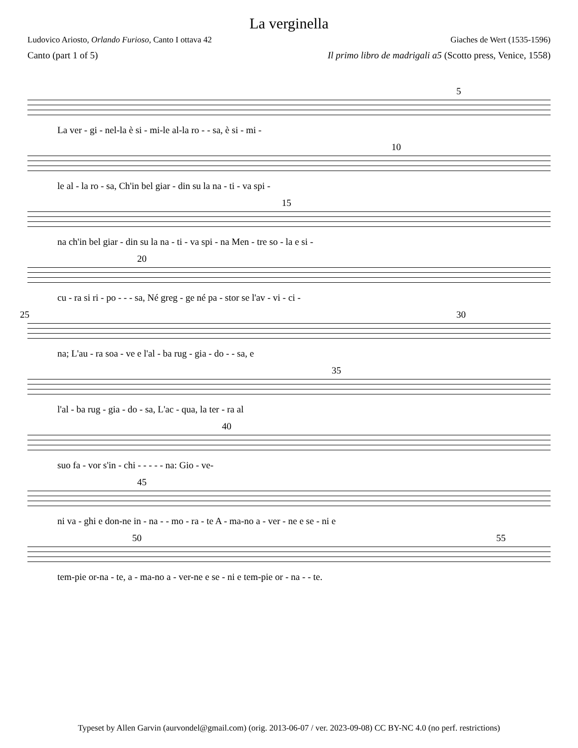La verginella
Ludovico Ariosto, Orlando Furioso, Canto I ottava 42 Giaches de Wert (1535-1596)
Canto (part 1 of 5) Il primo libro de madrigali a5 (Scotto press, Venice, 1558)
5
La ver - gi - nel-la è si - mi-le al-la ro - - sa, è si - mi -
10
le al - la ro - sa, Ch'in bel giar - din su la na - ti - va spi -
15
na ch'in bel giar - din su la na - ti - va spi - na Men - tre so - la e si -
20
cu - ra si ri - po - - - sa, Né greg - ge né pa - stor se l'av - vi - ci -
25 30
na; L'au - ra soa - ve e l'al - ba rug - gia - do - - sa, e
35
l'al - ba rug - gia - do - sa, L'ac - qua, la ter - ra al
40
suo fa - vor s'in - chi - - - - - na: Gio - ve-
45
ni va - ghi e don-ne in - na - - mo - ra - te A - ma-no a - ver - ne e se - ni e
50 55
tem-pie or-na - te, a - ma-no a - ver-ne e se - ni e tem-pie or - na - - te.
Typeset by Allen Garvin (aurvondel@gmail.com) (orig. 2013-06-07 / ver. 2023-09-08) CC BY-NC 4.0 (no perf. restrictions)